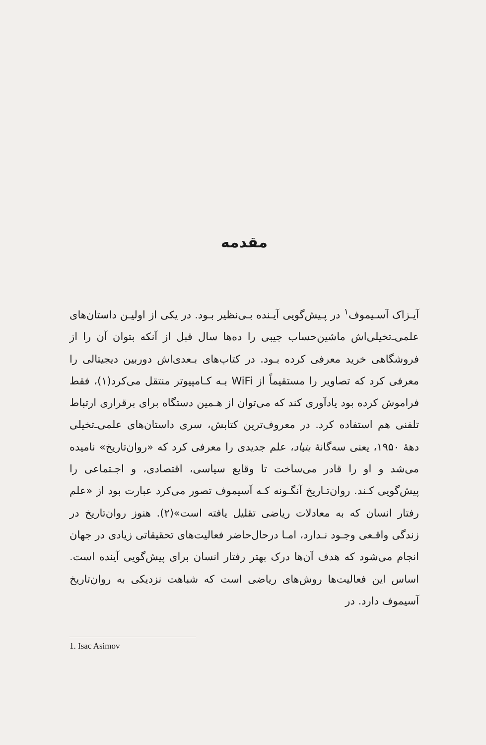مقدمه
آیـزاک آسـیموف<sup>۱</sup> در پـیش‌گویی آیـنده بـی‌نظیر بـود. در یکی از اولیـن داستان‌های علمی‌ـ‌تخیلی‌اش ماشین‌حساب جیبی را ده‌ها سال قبل از آنکه بتوان آن را از فروشگاهی خرید معرفی کرده بـود. در کتاب‌های بـعدی‌اش دوربین دیجیتالی را معرفی کرد که تصاویر را مستقیماً از WiFi بـه کـامپیوتر منتقل می‌کرد(۱)، فقط فراموش کرده بود یادآوری کند که می‌توان از هـمین دستگاه برای برقراری ارتباط تلفنی هم استفاده کرد. در معروف‌ترین کتابش، سری داستان‌های علمی‌ـ‌تخیلی دههٔ ۱۹۵۰، یعنی سه‌گانهٔ بنیاد، علم جدیدی را معرفی کرد که «روان‌تاریخ» نامیده می‌شد و او را قادر می‌ساخت تا وقایع سیاسی، اقتصادی، و اجـتماعی را پیش‌گویی کـند. روان‌تـاریخ آنگـونه کـه آسیموف تصور می‌کرد عبارت بود از «علم رفتار انسان که به معادلات ریاضی تقلیل یافته است»(۲). هنوز روان‌تاریخ در زندگی واقـعی وجـود نـدارد، امـا درحال‌حاضر فعالیت‌های تحقیقاتی زیادی در جهان انجام می‌شود که هدف آن‌ها درک بهتر رفتار انسان برای پیش‌گویی آینده است. اساس این فعالیت‌ها روش‌های ریاضی است که شباهت نزدیکی به روان‌تاریخ آسیموف دارد. در
1. Isac Asimov